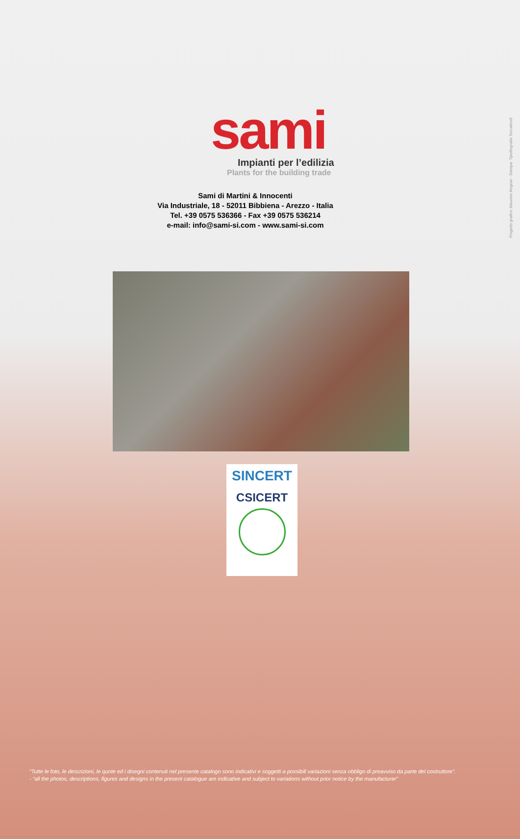Progetto grafico: Maurizio Mugnai - Stampa: Tipolitografia Toccafondi
sami
Impianti per l’edilizia
Plants for the building trade
Sami di Martini & Innocenti
Via Industriale, 18 - 52011 Bibbiena - Arezzo - Italia
Tel. +39 0575 536366 - Fax +39 0575 536214
e-mail: info@sami-si.com - www.sami-si.com
SINCERT
CSICERT
“Tutte le foto, le descrizioni, le quote ed i disegni contenuti nel presente catalogo sono indicativi e soggetti a possibili variazioni senza obbligo di preavviso da parte del costruttore”.
- “all the photos, descriptions, figures and designs in the present catalogue are indicative and subject to variations without prior notice by the manufacturer”